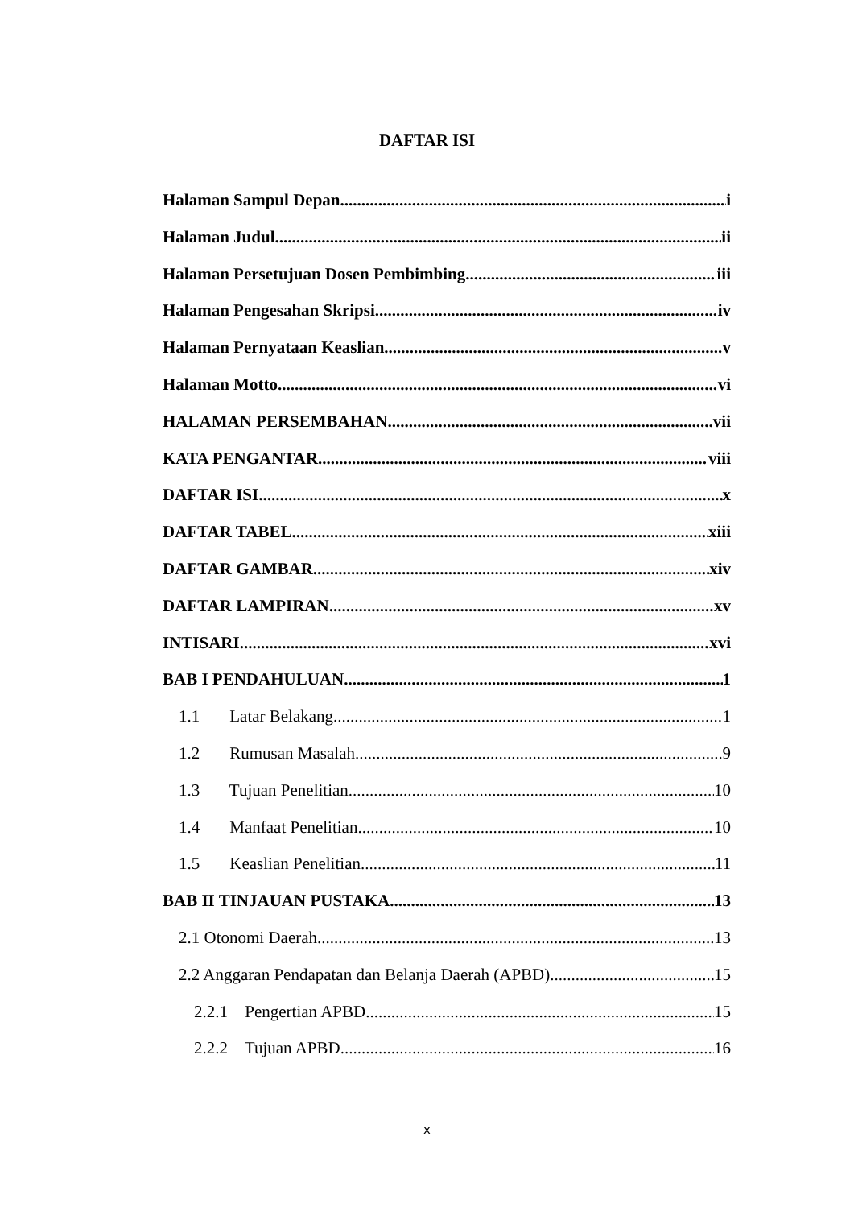DAFTAR ISI
Halaman Sampul Depan i
Halaman Judul ii
Halaman Persetujuan Dosen Pembimbing iii
Halaman Pengesahan Skripsi iv
Halaman Pernyataan Keaslian v
Halaman Motto vi
HALAMAN PERSEMBAHAN vii
KATA PENGANTAR viii
DAFTAR ISI x
DAFTAR TABEL xiii
DAFTAR GAMBAR xiv
DAFTAR LAMPIRAN xv
INTISARI xvi
BAB I PENDAHULUAN 1
1.1 Latar Belakang 1
1.2 Rumusan Masalah 9
1.3 Tujuan Penelitian 10
1.4 Manfaat Penelitian 10
1.5 Keaslian Penelitian 11
BAB II TINJAUAN PUSTAKA 13
2.1 Otonomi Daerah 13
2.2 Anggaran Pendapatan dan Belanja Daerah (APBD) 15
2.2.1 Pengertian APBD 15
2.2.2 Tujuan APBD 16
x